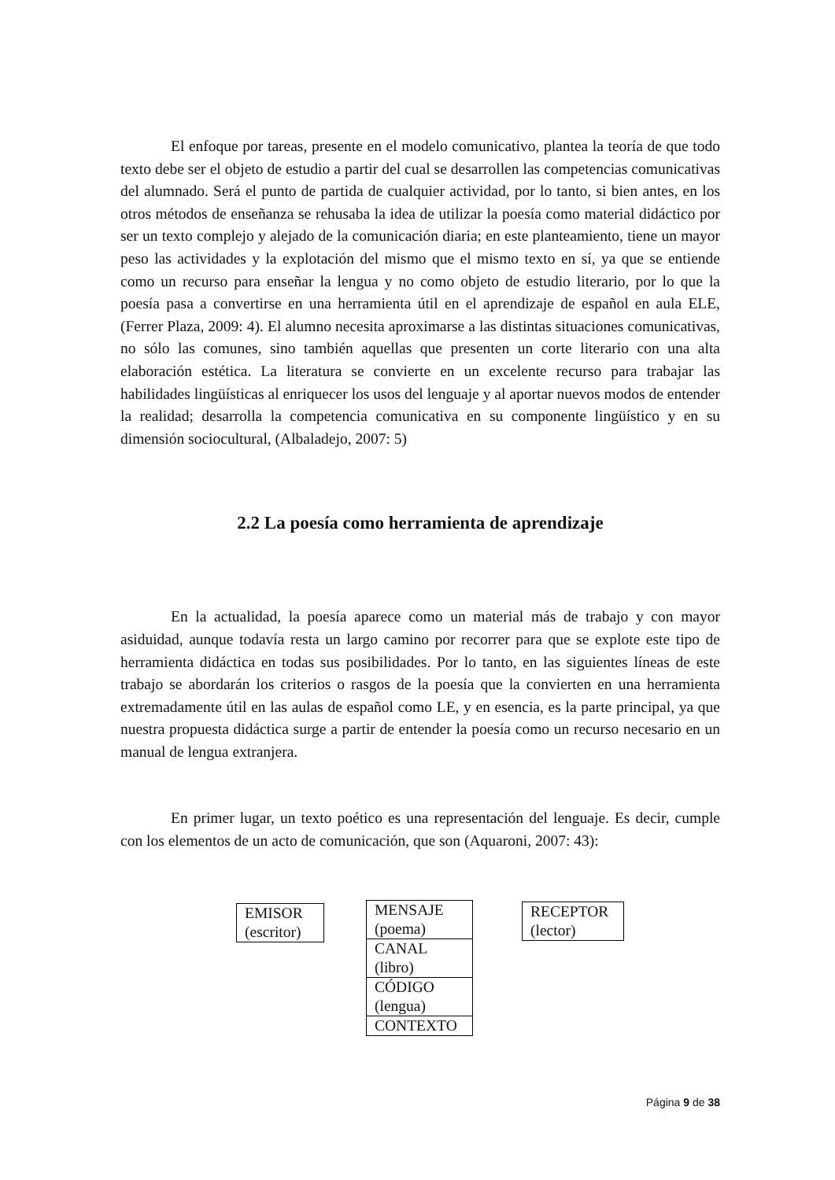El enfoque por tareas, presente en el modelo comunicativo, plantea la teoría de que todo texto debe ser el objeto de estudio a partir del cual se desarrollen las competencias comunicativas del alumnado. Será el punto de partida de cualquier actividad, por lo tanto, si bien antes, en los otros métodos de enseñanza se rehusaba la idea de utilizar la poesía como material didáctico por ser un texto complejo y alejado de la comunicación diaria; en este planteamiento, tiene un mayor peso las actividades y la explotación del mismo que el mismo texto en sí, ya que se entiende como un recurso para enseñar la lengua y no como objeto de estudio literario, por lo que la poesía pasa a convertirse en una herramienta útil en el aprendizaje de español en aula ELE, (Ferrer Plaza, 2009: 4). El alumno necesita aproximarse a las distintas situaciones comunicativas, no sólo las comunes, sino también aquellas que presenten un corte literario con una alta elaboración estética. La literatura se convierte en un excelente recurso para trabajar las habilidades lingüísticas al enriquecer los usos del lenguaje y al aportar nuevos modos de entender la realidad; desarrolla la competencia comunicativa en su componente lingüístico y en su dimensión sociocultural, (Albaladejo, 2007: 5)
2.2 La poesía como herramienta de aprendizaje
En la actualidad, la poesía aparece como un material más de trabajo y con mayor asiduidad, aunque todavía resta un largo camino por recorrer para que se explote este tipo de herramienta didáctica en todas sus posibilidades. Por lo tanto, en las siguientes líneas de este trabajo se abordarán los criterios o rasgos de la poesía que la convierten en una herramienta extremadamente útil en las aulas de español como LE, y en esencia, es la parte principal, ya que nuestra propuesta didáctica surge a partir de entender la poesía como un recurso necesario en un manual de lengua extranjera.
En primer lugar, un texto poético es una representación del lenguaje. Es decir, cumple con los elementos de un acto de comunicación, que son (Aquaroni, 2007: 43):
EMISOR
(escritor)
MENSAJE
(poema)
CANAL
(libro)
CÓDIGO
(lengua)
CONTEXTO
RECEPTOR
(lector)
Página 9 de 38